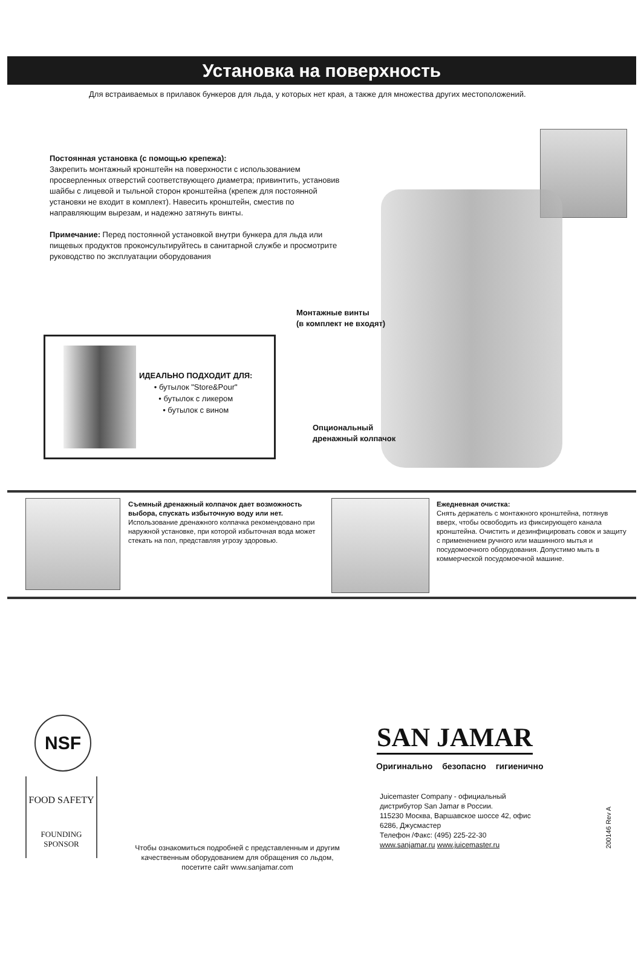Установка на поверхность
Для встраиваемых в прилавок бункеров для льда, у которых нет края, а также для множества других местоположений.
Постоянная установка (с помощью крепежа):
Закрепить монтажный кронштейн на поверхности с использованием просверленных отверстий соответствующего диаметра; привинтить, установив шайбы с лицевой и тыльной сторон кронштейна (крепеж для постоянной установки не входит в комплект). Навесить кронштейн, сместив по направляющим вырезам, и надежно затянуть винты.
Примечание: Перед постоянной установкой внутри бункера для льда или пищевых продуктов проконсультируйтесь в санитарной службе и просмотрите руководство по эксплуатации оборудования
Монтажные винты
(в комплект не входят)
Опциональный
дренажный колпачок
ИДЕАЛЬНО ПОДХОДИТ ДЛЯ:
• бутылок "Store&Pour"
• бутылок с ликером
• бутылок с вином
Съемный дренажный колпачок дает возможность выбора, спускать избыточную воду или нет.
Использование дренажного колпачка рекомендовано при наружной установке, при которой избыточная вода может стекать на пол, представляя угрозу здоровью.
Ежедневная очистка:
Снять держатель с монтажного кронштейна, потянув вверх, чтобы освободить из фиксирующего канала кронштейна. Очистить и дезинфицировать совок и защиту с применением ручного или машинного мытья и посудомоечного оборудования. Допустимо мыть в коммерческой посудомоечной машине.
NSF
FOOD SAFETY
FOUNDING
SPONSOR
Чтобы ознакомиться подробней с представленным и другим качественным оборудованием для обращения со льдом, посетите сайт www.sanjamar.com
SAN JAMAR
Оригинально безопасно гигиенично
Juicemaster Company - официальный дистрибутор San Jamar в России.
115230 Москва, Варшавское шоссе 42, офис 6286, Джусмастер
Телефон /Факс: (495) 225-22-30
www.sanjamar.ru www.juicemaster.ru
200146 Rev A